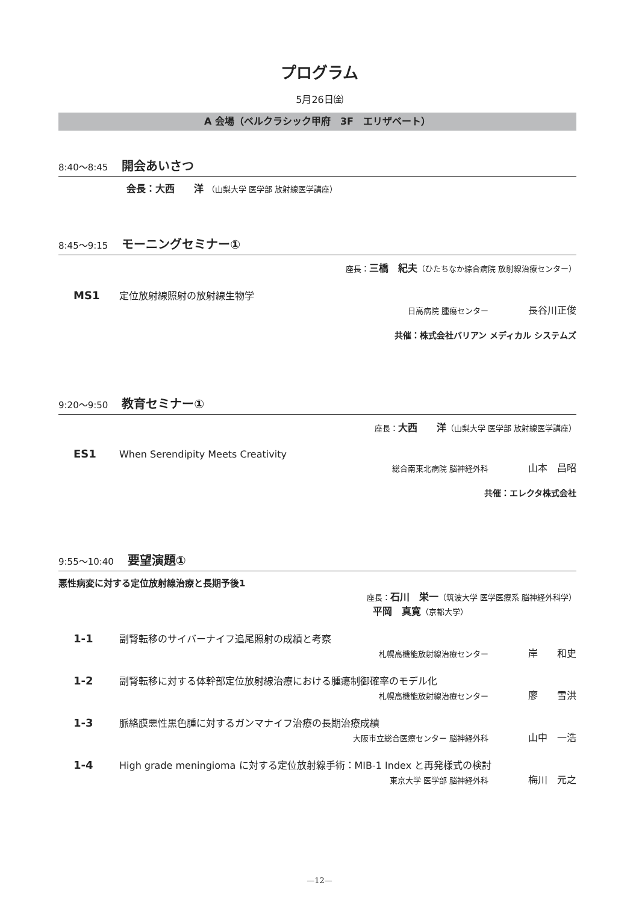プログラム
5月26日㈮
A 会場（ベルクラシック甲府　3F　エリザベート）
8:40〜8:45 開会あいさつ
会長：大西　　洋 （山梨大学 医学部 放射線医学講座）
8:45〜9:15 モーニングセミナー①
座長：三橋　紀夫（ひたちなか綜合病院 放射線治療センター）
MS1 定位放射線照射の放射線生物学
日高病院 腫瘍センター 長谷川正俊
共催：株式会社バリアン メディカル システムズ
9:20〜9:50 教育セミナー①
座長：大西　　洋（山梨大学 医学部 放射線医学講座）
ES1 When Serendipity Meets Creativity
総合南東北病院 脳神経外科 山本　昌昭
共催：エレクタ株式会社
9:55〜10:40 要望演題①
悪性病変に対する定位放射線治療と長期予後1
座長：石川　栄一（筑波大学 医学医療系 脳神経外科学）
平岡　真寛（京都大学）
1-1 副腎転移のサイバーナイフ追尾照射の成績と考察
札幌高機能放射線治療センター 岸　　和史
1-2 副腎転移に対する体幹部定位放射線治療における腫瘍制御確率のモデル化
札幌高機能放射線治療センター 廖　　雪洪
1-3 脈絡膜悪性黒色腫に対するガンマナイフ治療の長期治療成績
大阪市立総合医療センター 脳神経外科 山中　一浩
1-4 High grade meningioma に対する定位放射線手術：MIB-1 Index と再発様式の検討
東京大学 医学部 脳神経外科 梅川　元之
—12—